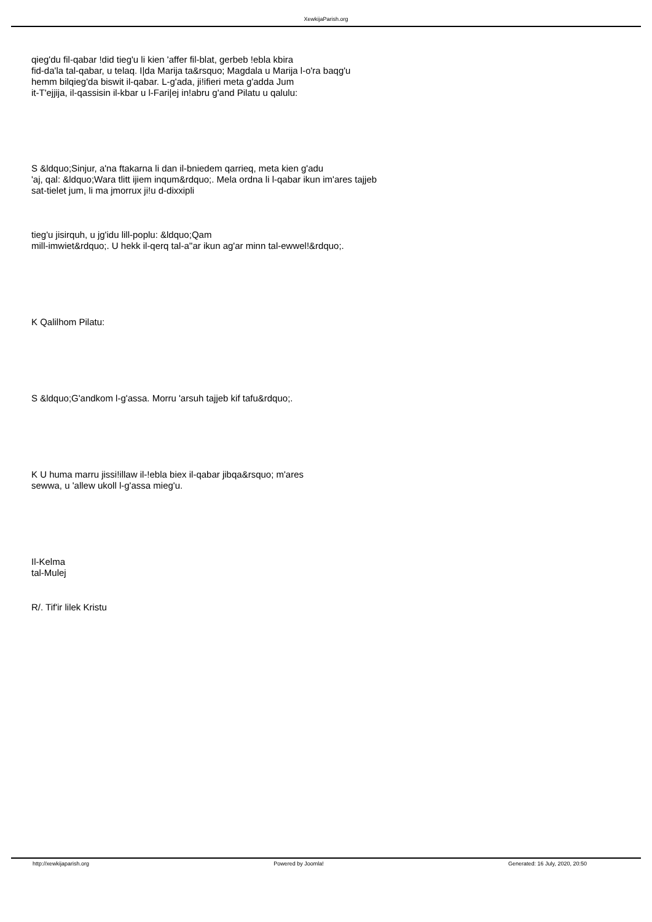XewkijaParish.org
qieg'du fil-qabar !did tieg'u li kien 'affer fil-blat, gerbeb !ebla kbira
fid-da'la tal-qabar, u telaq. I|da Marija ta&rsquo; Magdala u Marija l-o'ra baqg'u
hemm bilqieg'da biswit il-qabar. L-g'ada, ji!ifieri meta g'adda Jum
it-T'ejjija, il-qassisin il-kbar u l-Fari|ej in!abru g'and Pilatu u qalulu:
S &ldquo;Sinjur, a'na ftakarna li dan il-bniedem qarrieq, meta kien g'adu
'aj, qal: &ldquo;Wara tlitt ijiem inqum&rdquo;. Mela ordna li l-qabar ikun im'ares tajjeb
sat-tielet jum, li ma jmorrux ji!u d-dixxipli
tieg'u jisirquh, u jg'idu lill-poplu: &ldquo;Qam
mill-imwiet&rdquo;. U hekk il-qerq tal-a''ar ikun ag'ar minn tal-ewwel!&rdquo;.
K Qalilhom Pilatu:
S &ldquo;G'andkom l-g'assa. Morru 'arsuh tajjeb kif tafu&rdquo;.
K U huma marru jissi!illaw il-!ebla biex il-qabar jibqa&rsquo; m'ares
sewwa, u 'allew ukoll l-g'assa mieg'u.
Il-Kelma
tal-Mulej
R/. Tif'ir lilek Kristu
http://xewkijaparish.org Powered by Joomla! Generated: 16 July, 2020, 20:50